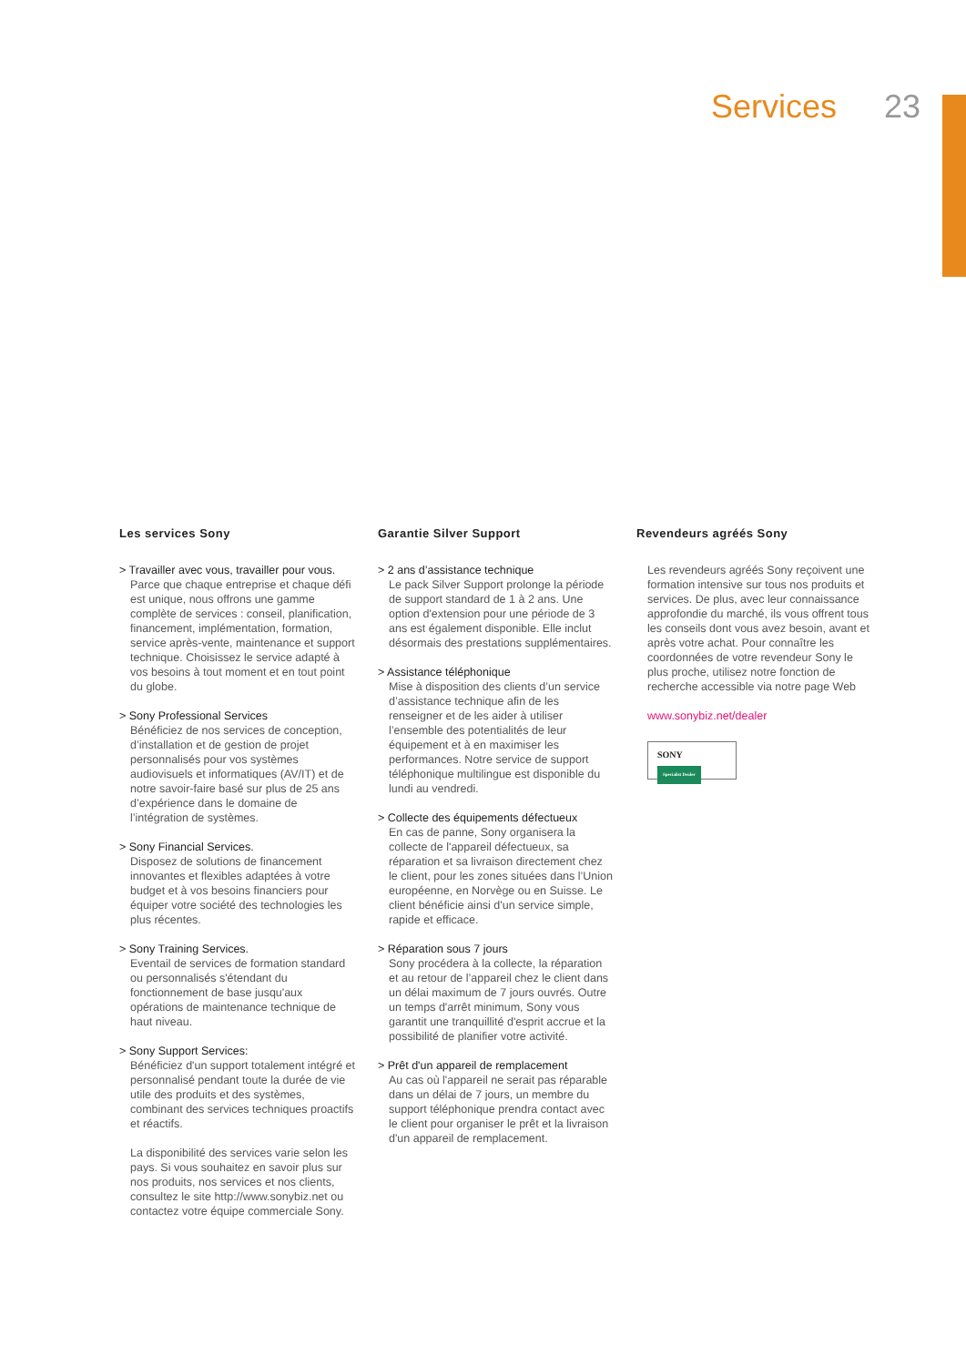Services 23
Les services Sony
> Travailler avec vous, travailler pour vous.
Parce que chaque entreprise et chaque défi est unique, nous offrons une gamme complète de services : conseil, planification, financement, implémentation, formation, service après-vente, maintenance et support technique. Choisissez le service adapté à vos besoins à tout moment et en tout point du globe.
> Sony Professional Services
Bénéficiez de nos services de conception, d’installation et de gestion de projet personnalisés pour vos systèmes audiovisuels et informatiques (AV/IT) et de notre savoir-faire basé sur plus de 25 ans d’expérience dans le domaine de l’intégration de systèmes.
> Sony Financial Services.
Disposez de solutions de financement innovantes et flexibles adaptées à votre budget et à vos besoins financiers pour équiper votre société des technologies les plus récentes.
> Sony Training Services.
Eventail de services de formation standard ou personnalisés s'étendant du fonctionnement de base jusqu'aux opérations de maintenance technique de haut niveau.
> Sony Support Services:
Bénéficiez d'un support totalement intégré et personnalisé pendant toute la durée de vie utile des produits et des systèmes, combinant des services techniques proactifs et réactifs.
La disponibilité des services varie selon les pays. Si vous souhaitez en savoir plus sur nos produits, nos services et nos clients, consultez le site http://www.sonybiz.net ou contactez votre équipe commerciale Sony.
Garantie Silver Support
> 2 ans d’assistance technique
Le pack Silver Support prolonge la période de support standard de 1 à 2 ans. Une option d'extension pour une période de 3 ans est également disponible. Elle inclut désormais des prestations supplémentaires.
> Assistance téléphonique
Mise à disposition des clients d’un service d’assistance technique afin de les renseigner et de les aider à utiliser l’ensemble des potentialités de leur équipement et à en maximiser les performances. Notre service de support téléphonique multilingue est disponible du lundi au vendredi.
> Collecte des équipements défectueux
En cas de panne, Sony organisera la collecte de l'appareil défectueux, sa réparation et sa livraison directement chez le client, pour les zones situées dans l’Union européenne, en Norvège ou en Suisse. Le client bénéficie ainsi d'un service simple, rapide et efficace.
> Réparation sous 7 jours
Sony procédera à la collecte, la réparation et au retour de l’appareil chez le client dans un délai maximum de 7 jours ouvrés. Outre un temps d'arrêt minimum, Sony vous garantit une tranquillité d'esprit accrue et la possibilité de planifier votre activité.
> Prêt d'un appareil de remplacement
Au cas où l'appareil ne serait pas réparable dans un délai de 7 jours, un membre du support téléphonique prendra contact avec le client pour organiser le prêt et la livraison d'un appareil de remplacement.
Revendeurs agréés Sony
Les revendeurs agréés Sony reçoivent une formation intensive sur tous nos produits et services. De plus, avec leur connaissance approfondie du marché, ils vous offrent tous les conseils dont vous avez besoin, avant et après votre achat. Pour connaître les coordonnées de votre revendeur Sony le plus proche, utilisez notre fonction de recherche accessible via notre page Web
www.sonybiz.net/dealer
SONY
Specialist Dealer